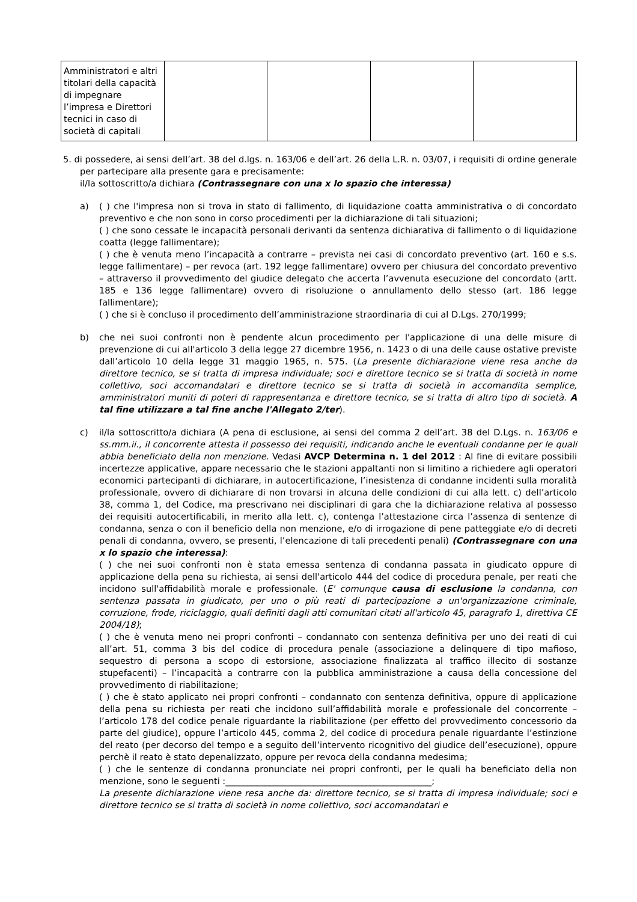| Amministratori e altri titolari della capacità di impegnare l’impresa e Direttori tecnici in caso di società di capitali | | | | |
5. di possedere, ai sensi dell’art. 38 del d.lgs. n. 163/06 e dell’art. 26 della L.R. n. 03/07, i requisiti di ordine generale per partecipare alla presente gara e precisamente:
il/la sottoscritto/a dichiara (Contrassegnare con una x lo spazio che interessa)
a) ( ) che l'impresa non si trova in stato di fallimento, di liquidazione coatta amministrativa o di concordato preventivo e che non sono in corso procedimenti per la dichiarazione di tali situazioni;
( ) che sono cessate le incapacità personali derivanti da sentenza dichiarativa di fallimento o di liquidazione coatta (legge fallimentare);
( ) che è venuta meno l’incapacità a contrarre – prevista nei casi di concordato preventivo (art. 160 e s.s. legge fallimentare) – per revoca (art. 192 legge fallimentare) ovvero per chiusura del concordato preventivo – attraverso il provvedimento del giudice delegato che accerta l’avvenuta esecuzione del concordato (artt. 185 e 136 legge fallimentare) ovvero di risoluzione o annullamento dello stesso (art. 186 legge fallimentare);
( ) che si è concluso il procedimento dell’amministrazione straordinaria di cui al D.Lgs. 270/1999;
b) che nei suoi confronti non è pendente alcun procedimento per l'applicazione di una delle misure di prevenzione di cui all'articolo 3 della legge 27 dicembre 1956, n. 1423 o di una delle cause ostative previste dall’articolo 10 della legge 31 maggio 1965, n. 575. (La presente dichiarazione viene resa anche da direttore tecnico, se si tratta di impresa individuale; soci e direttore tecnico se si tratta di società in nome collettivo, soci accomandatari e direttore tecnico se si tratta di società in accomandita semplice, amministratori muniti di poteri di rappresentanza e direttore tecnico, se si tratta di altro tipo di società. A tal fine utilizzare a tal fine anche l'Allegato 2/ter).
c) il/la sottoscritto/a dichiara (A pena di esclusione, ai sensi del comma 2 dell’art. 38 del D.Lgs. n. 163/06 e ss.mm.ii., il concorrente attesta il possesso dei requisiti, indicando anche le eventuali condanne per le quali abbia beneficiato della non menzione. Vedasi AVCP Determina n. 1 del 2012 : Al fine di evitare possibili incertezze applicative, appare necessario che le stazioni appaltanti non si limitino a richiedere agli operatori economici partecipanti di dichiarare, in autocertificazione, l’inesistenza di condanne incidenti sulla moralità professionale, ovvero di dichiarare di non trovarsi in alcuna delle condizioni di cui alla lett. c) dell’articolo 38, comma 1, del Codice, ma prescrivano nei disciplinari di gara che la dichiarazione relativa al possesso dei requisiti autocertificabili, in merito alla lett. c), contenga l’attestazione circa l’assenza di sentenze di condanna, senza o con il beneficio della non menzione, e/o di irrogazione di pene patteggiate e/o di decreti penali di condanna, ovvero, se presenti, l’elencazione di tali precedenti penali) (Contrassegnare con una x lo spazio che interessa):
( ) che nei suoi confronti non è stata emessa sentenza di condanna passata in giudicato oppure di applicazione della pena su richiesta, ai sensi dell'articolo 444 del codice di procedura penale, per reati che incidono sull'affidabilità morale e professionale. (E' comunque causa di esclusione la condanna, con sentenza passata in giudicato, per uno o più reati di partecipazione a un'organizzazione criminale, corruzione, frode, riciclaggio, quali definiti dagli atti comunitari citati all'articolo 45, paragrafo 1, direttiva CE 2004/18);
( ) che è venuta meno nei propri confronti – condannato con sentenza definitiva per uno dei reati di cui all’art. 51, comma 3 bis del codice di procedura penale (associazione a delinquere di tipo mafioso, sequestro di persona a scopo di estorsione, associazione finalizzata al traffico illecito di sostanze stupefacenti) – l’incapacità a contrarre con la pubblica amministrazione a causa della concessione del provvedimento di riabilitazione;
( ) che è stato applicato nei propri confronti – condannato con sentenza definitiva, oppure di applicazione della pena su richiesta per reati che incidono sull’affidabilità morale e professionale del concorrente – l’articolo 178 del codice penale riguardante la riabilitazione (per effetto del provvedimento concessorio da parte del giudice), oppure l’articolo 445, comma 2, del codice di procedura penale riguardante l’estinzione del reato (per decorso del tempo e a seguito dell’intervento ricognitivo del giudice dell’esecuzione), oppure perchè il reato è stato depenalizzato, oppure per revoca della condanna medesima;
( ) che le sentenze di condanna pronunciate nei propri confronti, per le quali ha beneficiato della non menzione, sono le seguenti :_______________________________________________;
La presente dichiarazione viene resa anche da: direttore tecnico, se si tratta di impresa individuale; soci e direttore tecnico se si tratta di società in nome collettivo, soci accomandatari e